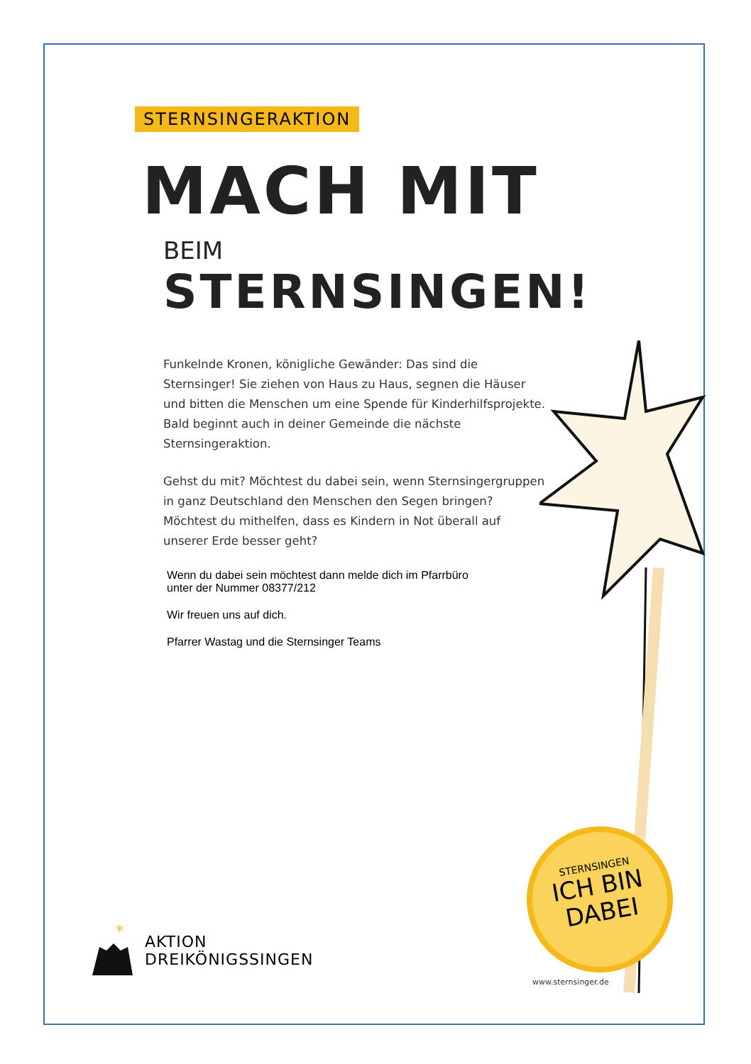STERNSINGERAKTION
MACH MIT
BEIM STERNSINGEN!
Funkelnde Kronen, königliche Gewänder: Das sind die Sternsinger! Sie ziehen von Haus zu Haus, segnen die Häuser und bitten die Menschen um eine Spende für Kinderhilfsprojekte. Bald beginnt auch in deiner Gemeinde die nächste Sternsingeraktion.
Gehst du mit? Möchtest du dabei sein, wenn Sternsingergruppen in ganz Deutschland den Menschen den Segen bringen? Möchtest du mithelfen, dass es Kindern in Not überall auf unserer Erde besser geht?
Wenn du dabei sein möchtest dann melde dich im Pfarrbüro
unter der Nummer 08377/212
Wir freuen uns auf dich.
Pfarrer Wastag und die Sternsinger Teams
*
AKTION
DREIKÖNIGSSINGEN
STERNSINGEN
ICH BIN
DABEI
www.sternsinger.de